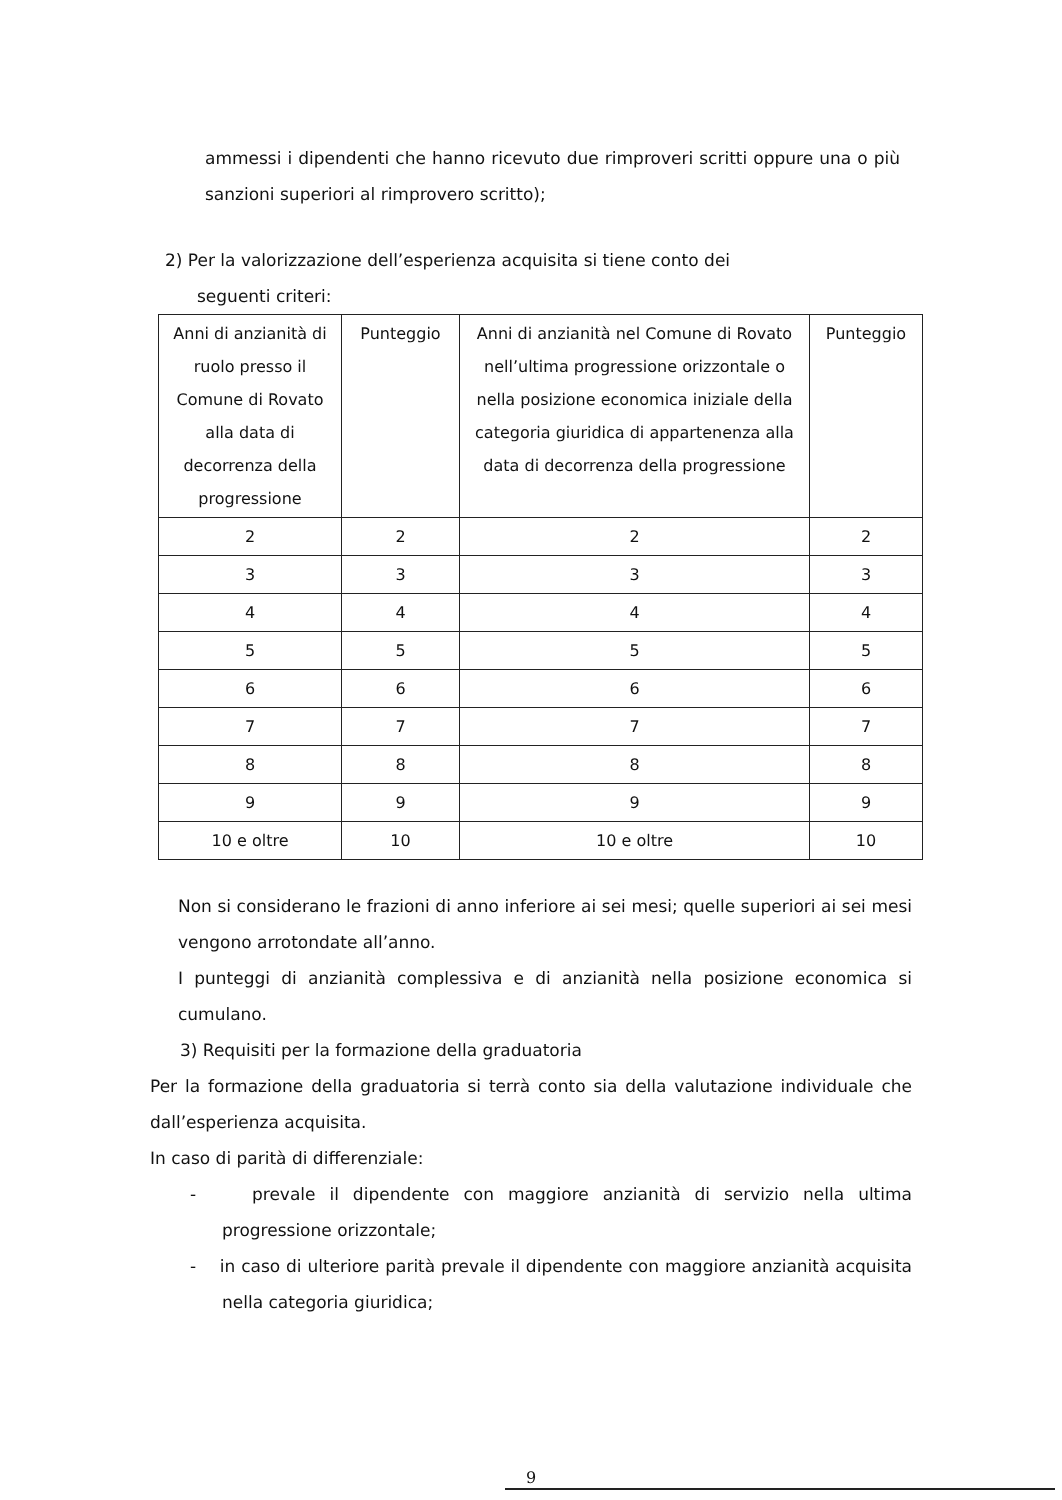ammessi i dipendenti che hanno ricevuto due rimproveri scritti oppure una o più sanzioni superiori al rimprovero scritto);
2) Per la valorizzazione dell’esperienza acquisita si tiene conto dei
seguenti criteri:
| Anni di anzianità di ruolo presso il Comune di Rovato alla data di decorrenza della progressione | Punteggio | Anni di anzianità nel Comune di Rovato nell’ultima progressione orizzontale o nella posizione economica iniziale della categoria giuridica di appartenenza alla data di decorrenza della progressione | Punteggio |
| 2 | 2 | 2 | 2 |
| 3 | 3 | 3 | 3 |
| 4 | 4 | 4 | 4 |
| 5 | 5 | 5 | 5 |
| 6 | 6 | 6 | 6 |
| 7 | 7 | 7 | 7 |
| 8 | 8 | 8 | 8 |
| 9 | 9 | 9 | 9 |
| 10 e oltre | 10 | 10 e oltre | 10 |
Non si considerano le frazioni di anno inferiore ai sei mesi; quelle superiori ai sei mesi vengono arrotondate all’anno.
I punteggi di anzianità complessiva e di anzianità nella posizione economica si cumulano.
3) Requisiti per la formazione della graduatoria
Per la formazione della graduatoria si terrà conto sia della valutazione individuale che dall’esperienza acquisita.
In caso di parità di differenziale:
- prevale il dipendente con maggiore anzianità di servizio nella ultima progressione orizzontale;
- in caso di ulteriore parità prevale il dipendente con maggiore anzianità acquisita nella categoria giuridica;
9